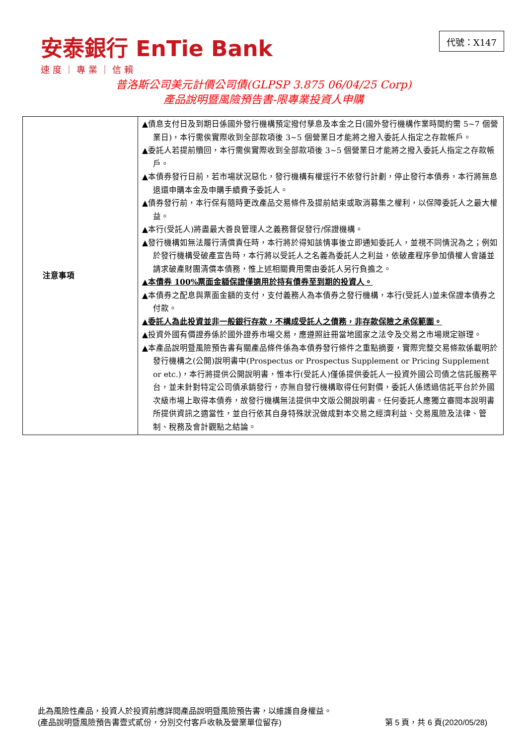安泰銀行 EnTie Bank
速度｜專業｜信賴
代號：X147
普洛斯公司美元計價公司債(GLPSP 3.875 06/04/25 Corp)
產品說明暨風險預告書-限專業投資人申購
| 注意事項 | ▲債息支付日及到期日係國外發行機構預定撥付孳息及本金之日(國外發行機構作業時間約需 5~7 個營業日)，本行需俟實際收到全部款項後 3~5 個營業日才能將之撥入委託人指定之存款帳戶。 ▲委託人若提前贖回，本行需俟實際收到全部款項後 3~5 個營業日才能將之撥入委託人指定之存款帳戶。 ▲本債券發行日前，若市場狀況惡化，發行機構有權逕行不依發行計劃，停止發行本債券，本行將無息退還申購本金及申購手續費予委託人。 ▲債券發行前，本行保有隨時更改產品交易條件及提前結束或取消募集之權利，以保障委託人之最大權益。 ▲本行(受託人)將盡最大善良管理人之義務督促發行/保證機構。 ▲發行機構如無法履行清償責任時，本行將於得知該情事後立即通知委託人，並視不同情況為之；例如於發行機構受破產宣告時，本行將以受託人之名義為委託人之利益，依破產程序參加債權人會議並請求破產財團清償本債務，惟上述相關費用需由委託人另行負擔之。 ▲本債券 100%票面金額保證僅適用於持有債券至到期的投資人。 ▲本債券之配息與票面金額的支付，支付義務人為本債券之發行機構，本行(受託人)並未保證本債券之付款。 ▲委託人為此投資並非一般銀行存款，不構成受託人之債務，非存款保險之承保範圍。 ▲投資外國有價證券係於國外證券市場交易，應遵照註冊當地國家之法令及交易之市場規定辦理。 ▲本產品說明暨風險預告書有關產品條件係為本債券發行條件之重點摘要，實際完整交易條款係載明於發行機構之(公開)說明書中(Prospectus or Prospectus Supplement or Pricing Supplement or etc.)，本行將提供公開說明書，惟本行(受託人)僅係提供委託人一投資外國公司債之信託服務平台，並未針對特定公司債承銷發行，亦無自發行機構取得任何對價，委託人係透過信託平台於外國次級市場上取得本債券，故發行機構無法提供中文版公開說明書。任何委託人應獨立審閱本說明書所提供資訊之適當性，並自行依其自身特殊狀況做成對本交易之經濟利益、交易風險及法律、管制、稅務及會計觀點之結論。 |
此為風險性產品，投資人於投資前應詳閱產品說明暨風險預告書，以維護自身權益。
(產品說明暨風險預告書壹式貳份，分別交付客戶收執及營業單位留存) 第 5 頁，共 6 頁(2020/05/28)